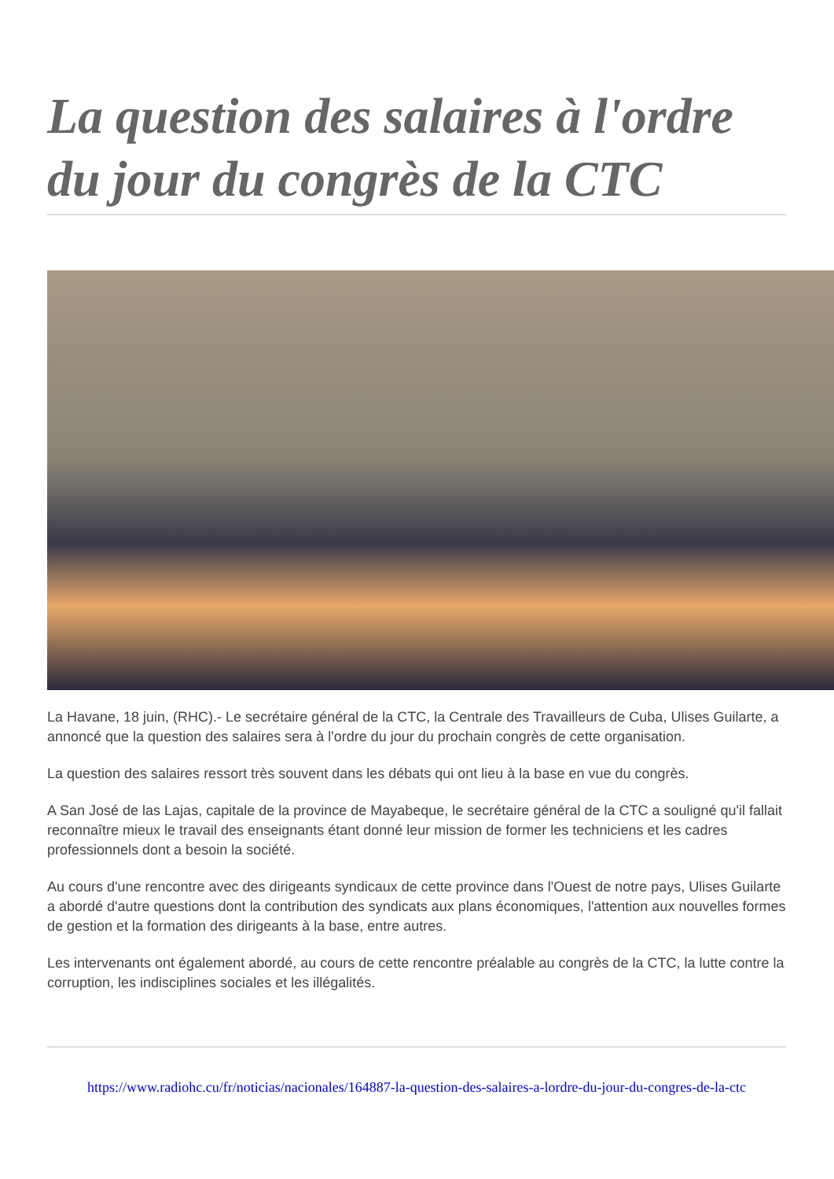La question des salaires à l'ordre du jour du congrès de la CTC
La Havane, 18 juin, (RHC).- Le secrétaire général de la CTC, la Centrale des Travailleurs de Cuba, Ulises Guilarte, a annoncé que la question des salaires sera à l'ordre du jour du prochain congrès de cette organisation.
La question des salaires ressort très souvent dans les débats qui ont lieu à la base en vue du congrès.
A San José de las Lajas, capitale de la province de Mayabeque, le secrétaire général de la CTC a souligné qu'il fallait reconnaître mieux le travail des enseignants étant donné leur mission de former les techniciens et les cadres professionnels dont a besoin la société.
Au cours d'une rencontre avec des dirigeants syndicaux de cette province dans l'Ouest de notre pays, Ulises Guilarte a abordé d'autre questions dont la contribution des syndicats aux plans économiques, l'attention aux nouvelles formes de gestion et la formation des dirigeants à la base, entre autres.
Les intervenants ont également abordé, au cours de cette rencontre préalable au congrès de la CTC, la lutte contre la corruption, les indisciplines sociales et les illégalités.
https://www.radiohc.cu/fr/noticias/nacionales/164887-la-question-des-salaires-a-lordre-du-jour-du-congres-de-la-ctc